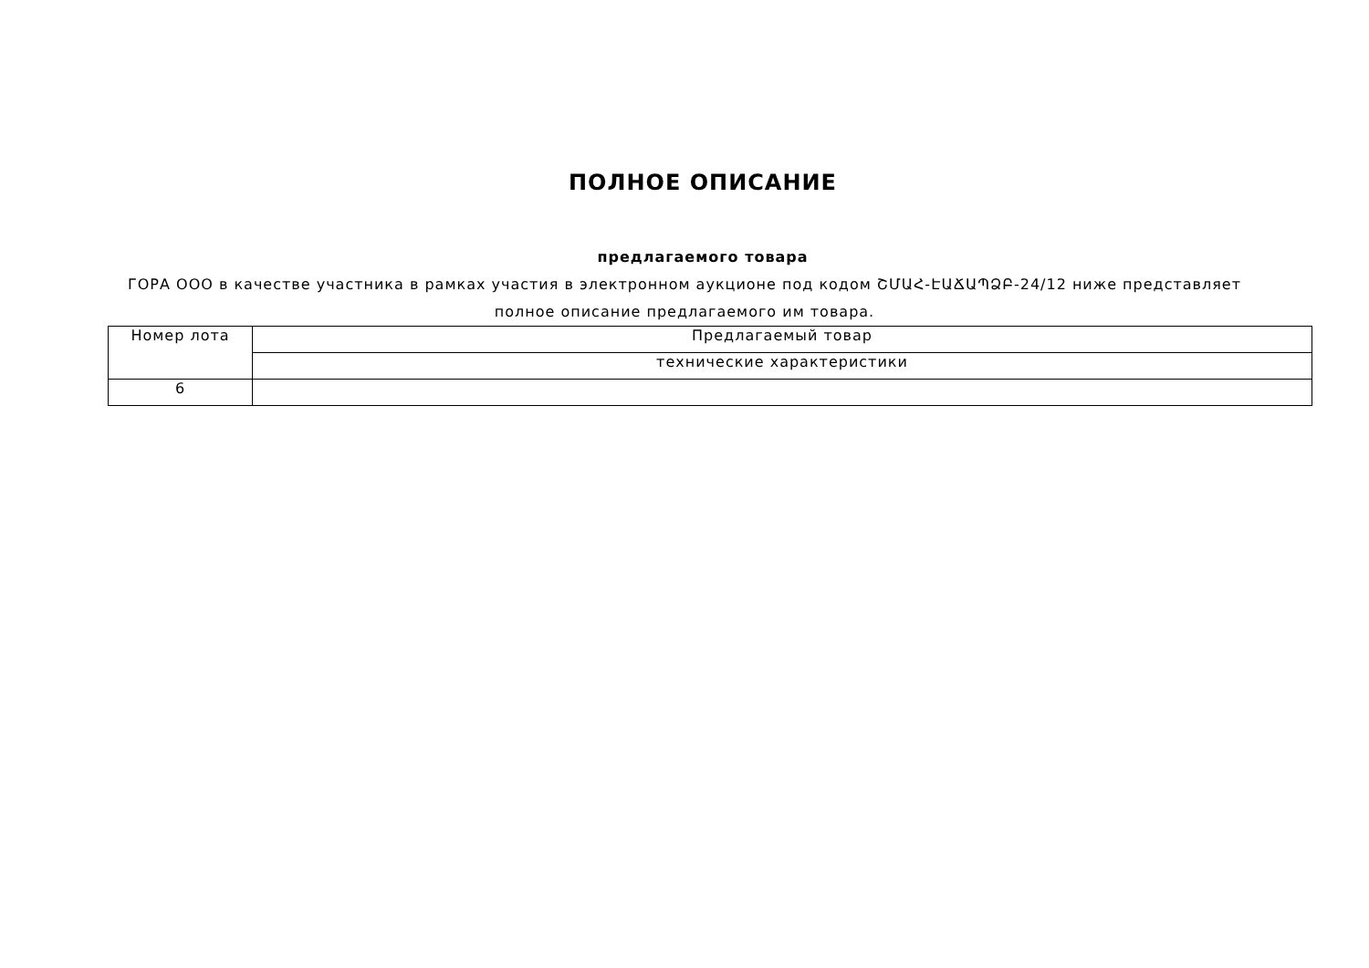ПОЛНОЕ ОПИСАНИЕ
предлагаемого товара
ГОРА ООО в качестве участника в рамках участия в электронном аукционе под кодом ՇՄԱՀ-ԷԱՃԱՊՁԲ-24/12 ниже представляет полное описание предлагаемого им товара.
| Номер лота | Предлагаемый товар |
| | технические характеристики |
| 6 | |